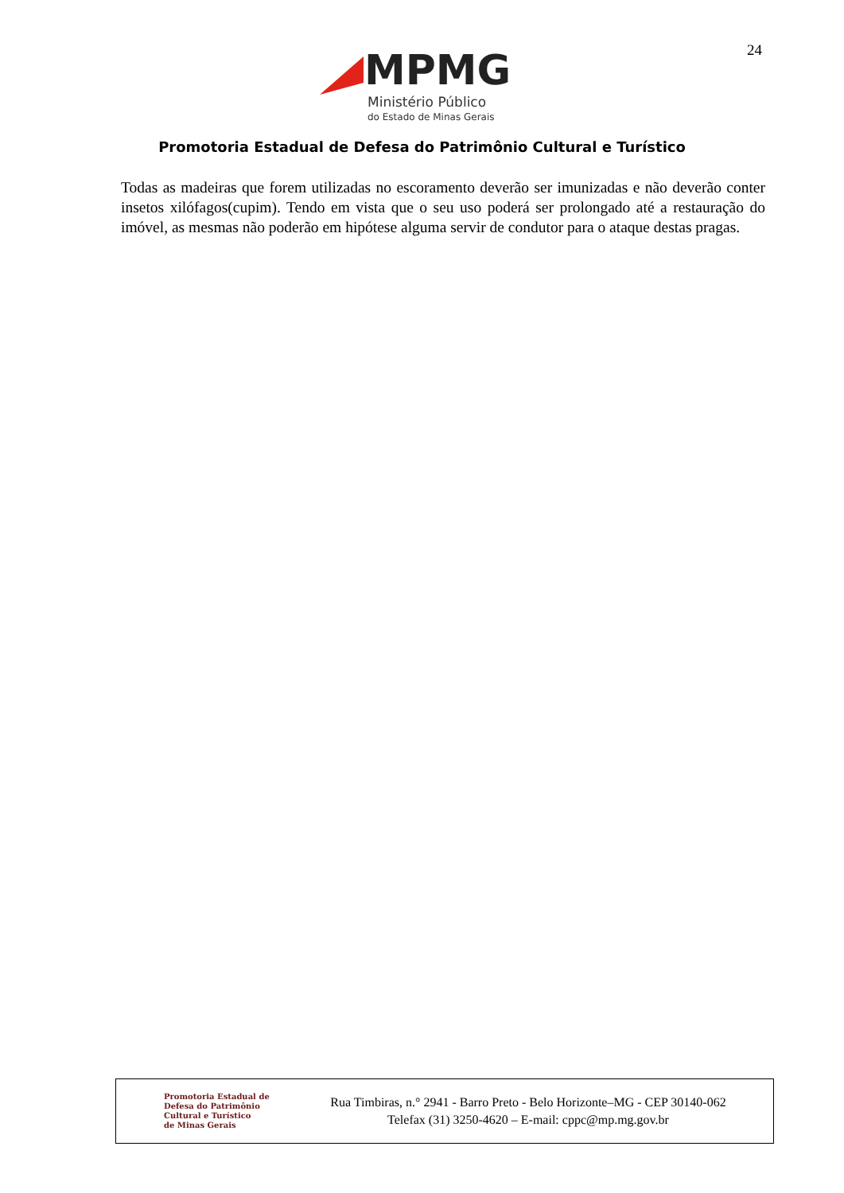24
MPMG
Ministério Público
do Estado de Minas Gerais
Promotoria Estadual de Defesa do Patrimônio Cultural e Turístico
Todas as madeiras que forem utilizadas no escoramento deverão ser imunizadas e não deverão conter insetos xilófagos(cupim). Tendo em vista que o seu uso poderá ser prolongado até a restauração do imóvel, as mesmas não poderão em hipótese alguma servir de condutor para o ataque destas pragas.
Promotoria Estadual de
Defesa do Patrimônio
Cultural e Turístico
de Minas Gerais
Rua Timbiras, n.° 2941 - Barro Preto - Belo Horizonte–MG - CEP 30140-062
Telefax (31) 3250-4620 – E-mail: cppc@mp.mg.gov.br